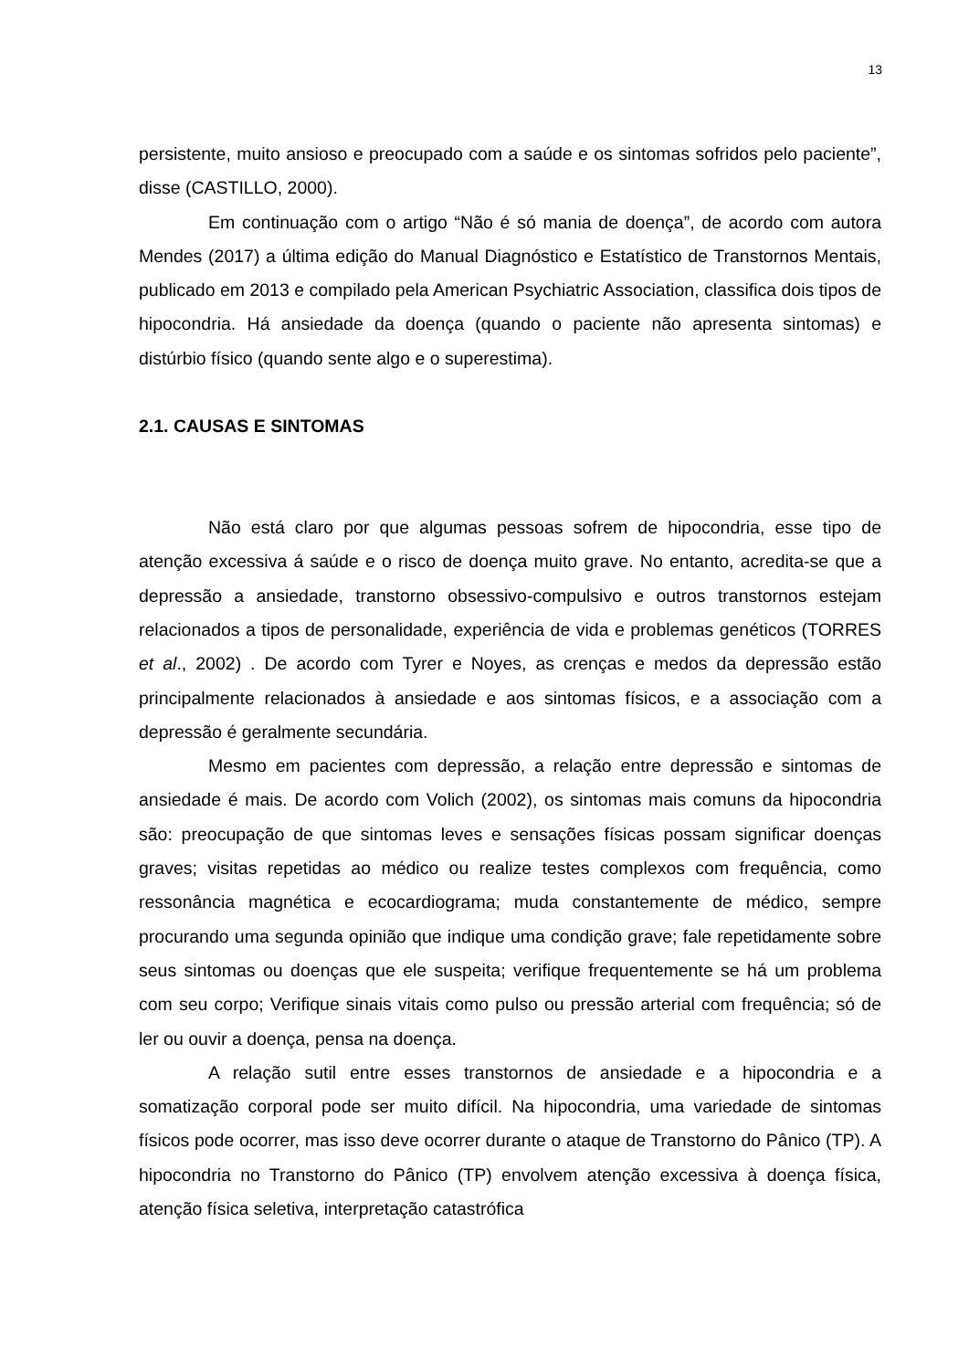13
persistente, muito ansioso e preocupado com a saúde e os sintomas sofridos pelo paciente”, disse (CASTILLO, 2000).
Em continuação com o artigo “Não é só mania de doença”, de acordo com autora Mendes (2017) a última edição do Manual Diagnóstico e Estatístico de Transtornos Mentais, publicado em 2013 e compilado pela American Psychiatric Association, classifica dois tipos de hipocondria. Há ansiedade da doença (quando o paciente não apresenta sintomas) e distúrbio físico (quando sente algo e o superestima).
2.1. CAUSAS E SINTOMAS
Não está claro por que algumas pessoas sofrem de hipocondria, esse tipo de atenção excessiva á saúde e o risco de doença muito grave. No entanto, acredita-se que a depressão a ansiedade, transtorno obsessivo-compulsivo e outros transtornos estejam relacionados a tipos de personalidade, experiência de vida e problemas genéticos (TORRES et al., 2002) . De acordo com Tyrer e Noyes, as crenças e medos da depressão estão principalmente relacionados à ansiedade e aos sintomas físicos, e a associação com a depressão é geralmente secundária.
Mesmo em pacientes com depressão, a relação entre depressão e sintomas de ansiedade é mais. De acordo com Volich (2002), os sintomas mais comuns da hipocondria são: preocupação de que sintomas leves e sensações físicas possam significar doenças graves; visitas repetidas ao médico ou realize testes complexos com frequência, como ressonância magnética e ecocardiograma; muda constantemente de médico, sempre procurando uma segunda opinião que indique uma condição grave; fale repetidamente sobre seus sintomas ou doenças que ele suspeita; verifique frequentemente se há um problema com seu corpo; Verifique sinais vitais como pulso ou pressão arterial com frequência; só de ler ou ouvir a doença, pensa na doença.
A relação sutil entre esses transtornos de ansiedade e a hipocondria e a somatização corporal pode ser muito difícil. Na hipocondria, uma variedade de sintomas físicos pode ocorrer, mas isso deve ocorrer durante o ataque de Transtorno do Pânico (TP). A hipocondria no Transtorno do Pânico (TP) envolvem atenção excessiva à doença física, atenção física seletiva, interpretação catastrófica